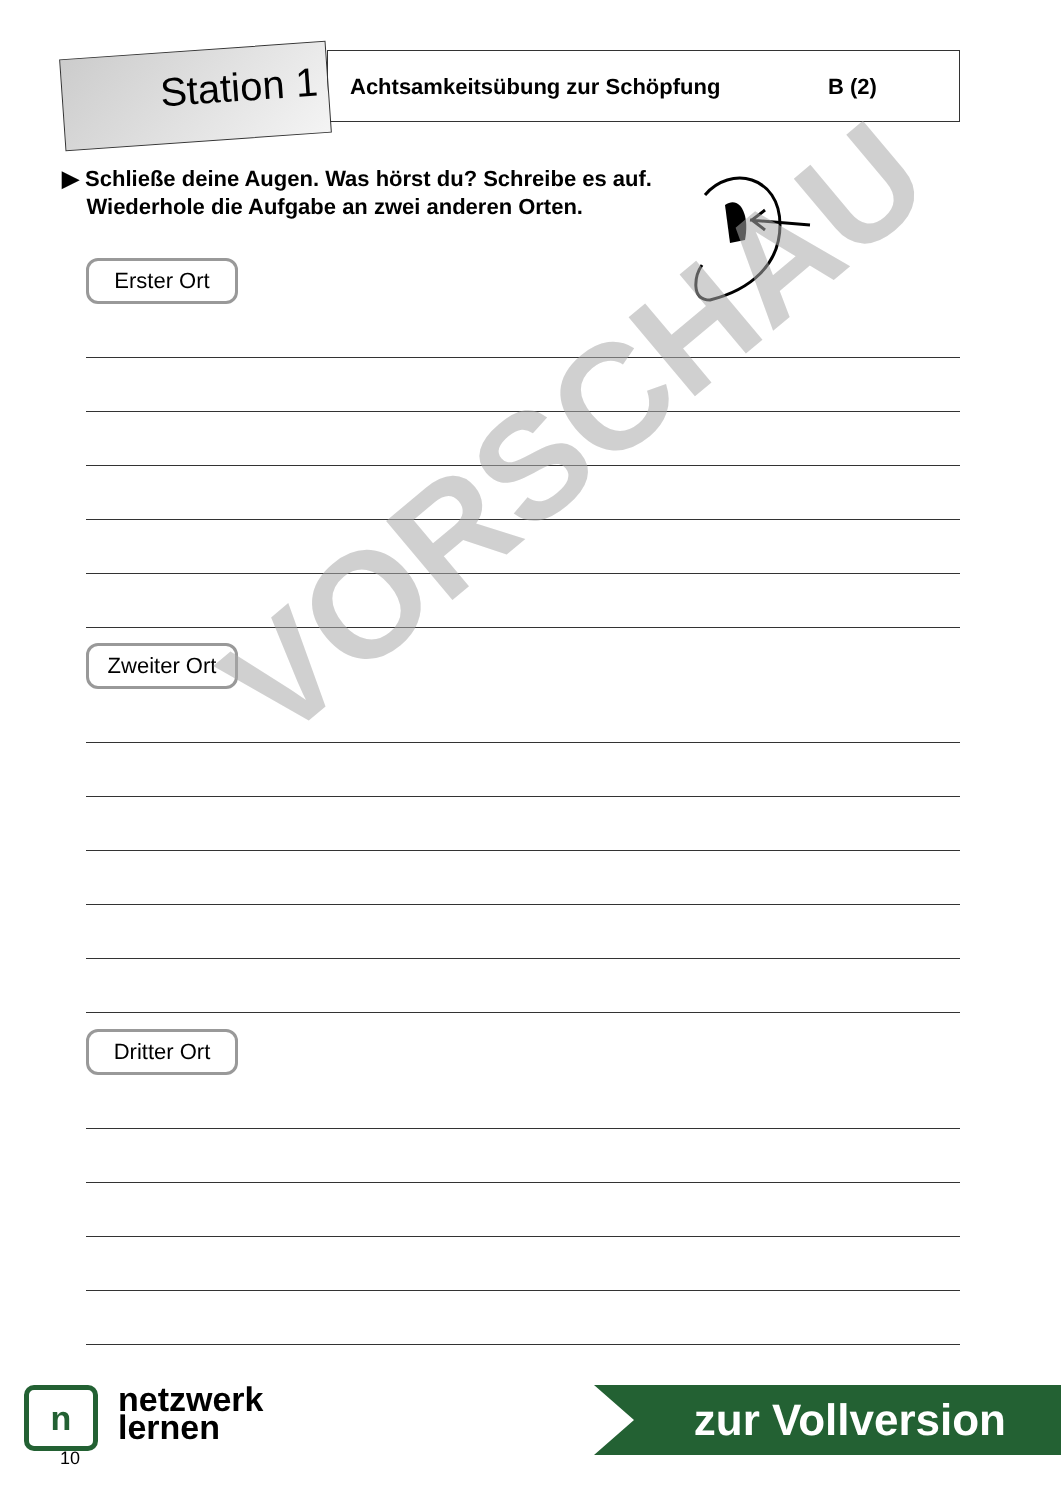Station 1
Achtsamkeitsübung zur Schöpfung
B (2)
▶ Schließe deine Augen. Was hörst du? Schreibe es auf.
Wiederhole die Aufgabe an zwei anderen Orten.
Erster Ort
Zweiter Ort
Dritter Ort
VORSCHAU
n netzwerk
lernen
zur Vollversion
10